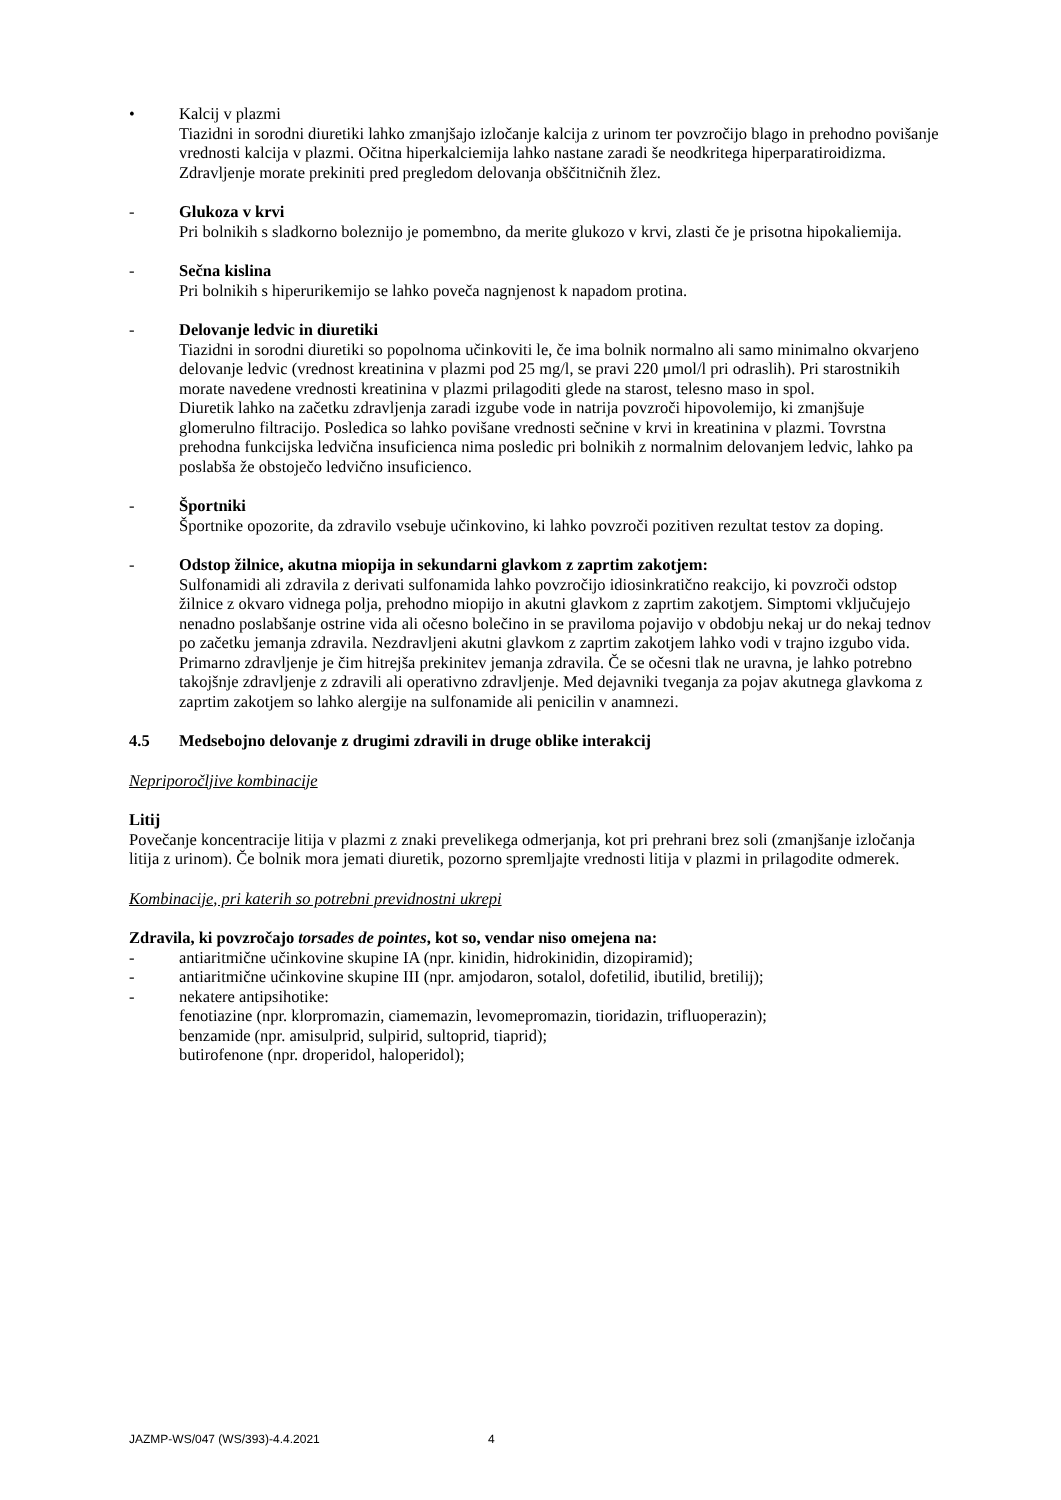• Kalcij v plazmi
Tiazidni in sorodni diuretiki lahko zmanjšajo izločanje kalcija z urinom ter povzročijo blago in prehodno povišanje vrednosti kalcija v plazmi. Očitna hiperkalciemija lahko nastane zaradi še neodkritega hiperparatiroidizma.
Zdravljenje morate prekiniti pred pregledom delovanja obščitničnih žlez.
- Glukoza v krvi
Pri bolnikih s sladkorno boleznijo je pomembno, da merite glukozo v krvi, zlasti če je prisotna hipokaliemija.
- Sečna kislina
Pri bolnikih s hiperurikemijo se lahko poveča nagnjenost k napadom protina.
- Delovanje ledvic in diuretiki
Tiazidni in sorodni diuretiki so popolnoma učinkoviti le, če ima bolnik normalno ali samo minimalno okvarjeno delovanje ledvic (vrednost kreatinina v plazmi pod 25 mg/l, se pravi 220 μmol/l pri odraslih). Pri starostnikih morate navedene vrednosti kreatinina v plazmi prilagoditi glede na starost, telesno maso in spol.
Diuretik lahko na začetku zdravljenja zaradi izgube vode in natrija povzroči hipovolemijo, ki zmanjšuje glomerulno filtracijo. Posledica so lahko povišane vrednosti sečnine v krvi in kreatinina v plazmi. Tovrstna prehodna funkcijska ledvična insuficienca nima posledic pri bolnikih z normalnim delovanjem ledvic, lahko pa poslabša že obstoječo ledvično insuficienco.
- Športniki
Športnike opozorite, da zdravilo vsebuje učinkovino, ki lahko povzroči pozitiven rezultat testov za doping.
- Odstop žilnice, akutna miopija in sekundarni glavkom z zaprtim zakotjem:
Sulfonamidi ali zdravila z derivati sulfonamida lahko povzročijo idiosinkratično reakcijo, ki povzroči odstop žilnice z okvaro vidnega polja, prehodno miopijo in akutni glavkom z zaprtim zakotjem. Simptomi vključujejo nenadno poslabšanje ostrine vida ali očesno bolečino in se praviloma pojavijo v obdobju nekaj ur do nekaj tednov po začetku jemanja zdravila. Nezdravljeni akutni glavkom z zaprtim zakotjem lahko vodi v trajno izgubo vida. Primarno zdravljenje je čim hitrejša prekinitev jemanja zdravila. Če se očesni tlak ne uravna, je lahko potrebno takojšnje zdravljenje z zdravili ali operativno zdravljenje. Med dejavniki tveganja za pojav akutnega glavkoma z zaprtim zakotjem so lahko alergije na sulfonamide ali penicilin v anamnezi.
4.5 Medsebojno delovanje z drugimi zdravili in druge oblike interakcij
Nepriporočljive kombinacije
Litij
Povečanje koncentracije litija v plazmi z znaki prevelikega odmerjanja, kot pri prehrani brez soli (zmanjšanje izločanja litija z urinom). Če bolnik mora jemati diuretik, pozorno spremljajte vrednosti litija v plazmi in prilagodite odmerek.
Kombinacije, pri katerih so potrebni previdnostni ukrepi
Zdravila, ki povzročajo torsades de pointes, kot so, vendar niso omejena na:
- antiaritmične učinkovine skupine IA (npr. kinidin, hidrokinidin, dizopiramid);
- antiaritmične učinkovine skupine III (npr. amjodaron, sotalol, dofetilid, ibutilid, bretilij);
- nekatere antipsihotike:
fenotiazine (npr. klorpromazin, ciamemazin, levomepromazin, tioridazin, trifluoperazin);
benzamide (npr. amisulprid, sulpirid, sultoprid, tiaprid);
butirofenone (npr. droperidol, haloperidol);
JAZMP-WS/047 (WS/393)-4.4.2021 4